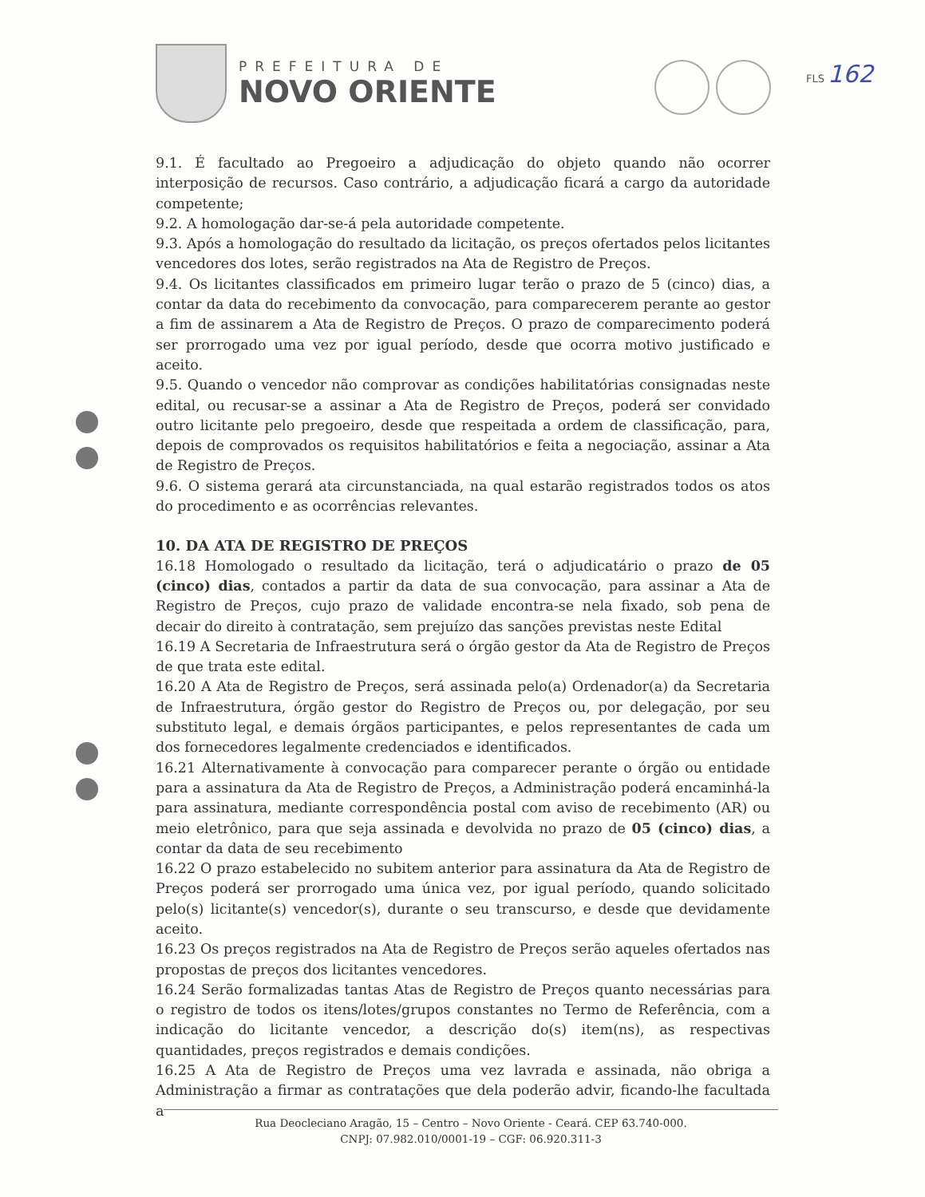PREFEITURA DE
NOVO ORIENTE
FLS 162
9.1. É facultado ao Pregoeiro a adjudicação do objeto quando não ocorrer interposição de recursos. Caso contrário, a adjudicação ficará a cargo da autoridade competente;
9.2. A homologação dar-se-á pela autoridade competente.
9.3. Após a homologação do resultado da licitação, os preços ofertados pelos licitantes vencedores dos lotes, serão registrados na Ata de Registro de Preços.
9.4. Os licitantes classificados em primeiro lugar terão o prazo de 5 (cinco) dias, a contar da data do recebimento da convocação, para comparecerem perante ao gestor a fim de assinarem a Ata de Registro de Preços. O prazo de comparecimento poderá ser prorrogado uma vez por igual período, desde que ocorra motivo justificado e aceito.
9.5. Quando o vencedor não comprovar as condições habilitatórias consignadas neste edital, ou recusar-se a assinar a Ata de Registro de Preços, poderá ser convidado outro licitante pelo pregoeiro, desde que respeitada a ordem de classificação, para, depois de comprovados os requisitos habilitatórios e feita a negociação, assinar a Ata de Registro de Preços.
9.6. O sistema gerará ata circunstanciada, na qual estarão registrados todos os atos do procedimento e as ocorrências relevantes.
10. DA ATA DE REGISTRO DE PREÇOS
16.18 Homologado o resultado da licitação, terá o adjudicatário o prazo de 05 (cinco) dias, contados a partir da data de sua convocação, para assinar a Ata de Registro de Preços, cujo prazo de validade encontra-se nela fixado, sob pena de decair do direito à contratação, sem prejuízo das sanções previstas neste Edital
16.19 A Secretaria de Infraestrutura será o órgão gestor da Ata de Registro de Preços de que trata este edital.
16.20 A Ata de Registro de Preços, será assinada pelo(a) Ordenador(a) da Secretaria de Infraestrutura, órgão gestor do Registro de Preços ou, por delegação, por seu substituto legal, e demais órgãos participantes, e pelos representantes de cada um dos fornecedores legalmente credenciados e identificados.
16.21 Alternativamente à convocação para comparecer perante o órgão ou entidade para a assinatura da Ata de Registro de Preços, a Administração poderá encaminhá-la para assinatura, mediante correspondência postal com aviso de recebimento (AR) ou meio eletrônico, para que seja assinada e devolvida no prazo de 05 (cinco) dias, a contar da data de seu recebimento
16.22 O prazo estabelecido no subitem anterior para assinatura da Ata de Registro de Preços poderá ser prorrogado uma única vez, por igual período, quando solicitado pelo(s) licitante(s) vencedor(s), durante o seu transcurso, e desde que devidamente aceito.
16.23 Os preços registrados na Ata de Registro de Preços serão aqueles ofertados nas propostas de preços dos licitantes vencedores.
16.24 Serão formalizadas tantas Atas de Registro de Preços quanto necessárias para o registro de todos os itens/lotes/grupos constantes no Termo de Referência, com a indicação do licitante vencedor, a descrição do(s) item(ns), as respectivas quantidades, preços registrados e demais condições.
16.25 A Ata de Registro de Preços uma vez lavrada e assinada, não obriga a Administração a firmar as contratações que dela poderão advir, ficando-lhe facultada a
Rua Deocleciano Aragão, 15 – Centro – Novo Oriente - Ceará. CEP 63.740-000.
CNPJ: 07.982.010/0001-19 – CGF: 06.920.311-3